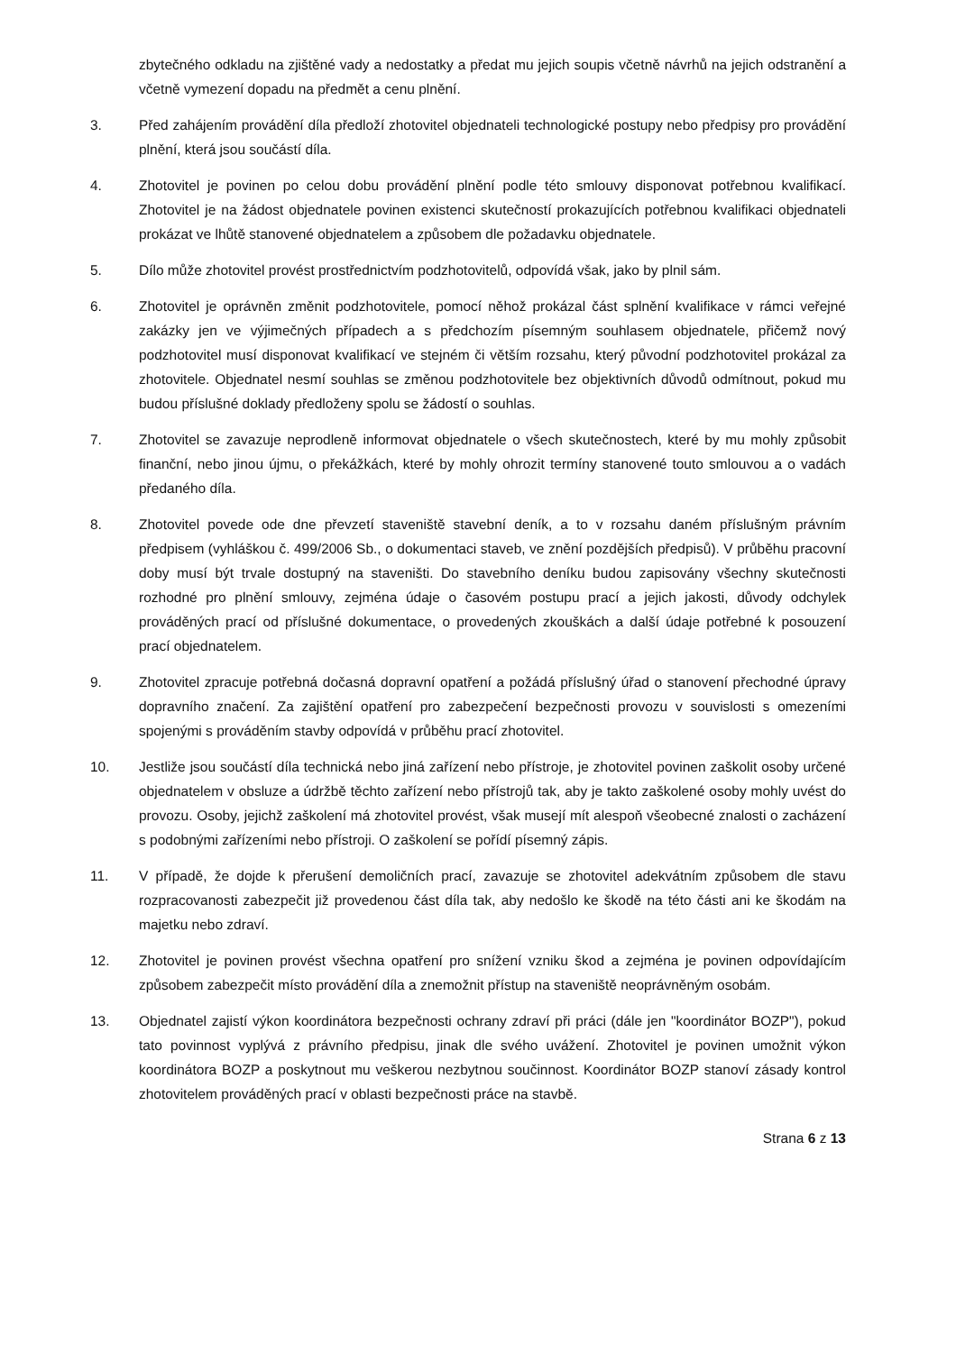zbytečného odkladu na zjištěné vady a nedostatky a předat mu jejich soupis včetně návrhů na jejich odstranění a včetně vymezení dopadu na předmět a cenu plnění.
3. Před zahájením provádění díla předloží zhotovitel objednateli technologické postupy nebo předpisy pro provádění plnění, která jsou součástí díla.
4. Zhotovitel je povinen po celou dobu provádění plnění podle této smlouvy disponovat potřebnou kvalifikací. Zhotovitel je na žádost objednatele povinen existenci skutečností prokazujících potřebnou kvalifikaci objednateli prokázat ve lhůtě stanovené objednatelem a způsobem dle požadavku objednatele.
5. Dílo může zhotovitel provést prostřednictvím podzhotovitelů, odpovídá však, jako by plnil sám.
6. Zhotovitel je oprávněn změnit podzhotovitele, pomocí něhož prokázal část splnění kvalifikace v rámci veřejné zakázky jen ve výjimečných případech a s předchozím písemným souhlasem objednatele, přičemž nový podzhotovitel musí disponovat kvalifikací ve stejném či větším rozsahu, který původní podzhotovitel prokázal za zhotovitele. Objednatel nesmí souhlas se změnou podzhotovitele bez objektivních důvodů odmítnout, pokud mu budou příslušné doklady předloženy spolu se žádostí o souhlas.
7. Zhotovitel se zavazuje neprodleně informovat objednatele o všech skutečnostech, které by mu mohly způsobit finanční, nebo jinou újmu, o překážkách, které by mohly ohrozit termíny stanovené touto smlouvou a o vadách předaného díla.
8. Zhotovitel povede ode dne převzetí staveniště stavební deník, a to v rozsahu daném příslušným právním předpisem (vyhláškou č. 499/2006 Sb., o dokumentaci staveb, ve znění pozdějších předpisů). V průběhu pracovní doby musí být trvale dostupný na staveništi. Do stavebního deníku budou zapisovány všechny skutečnosti rozhodné pro plnění smlouvy, zejména údaje o časovém postupu prací a jejich jakosti, důvody odchylek prováděných prací od příslušné dokumentace, o provedených zkouškách a další údaje potřebné k posouzení prací objednatelem.
9. Zhotovitel zpracuje potřebná dočasná dopravní opatření a požádá příslušný úřad o stanovení přechodné úpravy dopravního značení. Za zajištění opatření pro zabezpečení bezpečnosti provozu v souvislosti s omezeními spojenými s prováděním stavby odpovídá v průběhu prací zhotovitel.
10. Jestliže jsou součástí díla technická nebo jiná zařízení nebo přístroje, je zhotovitel povinen zaškolit osoby určené objednatelem v obsluze a údržbě těchto zařízení nebo přístrojů tak, aby je takto zaškolené osoby mohly uvést do provozu. Osoby, jejichž zaškolení má zhotovitel provést, však musejí mít alespoň všeobecné znalosti o zacházení s podobnými zařízeními nebo přístroji. O zaškolení se pořídí písemný zápis.
11. V případě, že dojde k přerušení demoličních prací, zavazuje se zhotovitel adekvátním způsobem dle stavu rozpracovanosti zabezpečit již provedenou část díla tak, aby nedošlo ke škodě na této části ani ke škodám na majetku nebo zdraví.
12. Zhotovitel je povinen provést všechna opatření pro snížení vzniku škod a zejména je povinen odpovídajícím způsobem zabezpečit místo provádění díla a znemožnit přístup na staveniště neoprávněným osobám.
13. Objednatel zajistí výkon koordinátora bezpečnosti ochrany zdraví při práci (dále jen "koordinátor BOZP"), pokud tato povinnost vyplývá z právního předpisu, jinak dle svého uvážení. Zhotovitel je povinen umožnit výkon koordinátora BOZP a poskytnout mu veškerou nezbytnou součinnost. Koordinátor BOZP stanoví zásady kontrol zhotovitelem prováděných prací v oblasti bezpečnosti práce na stavbě.
Strana 6 z 13